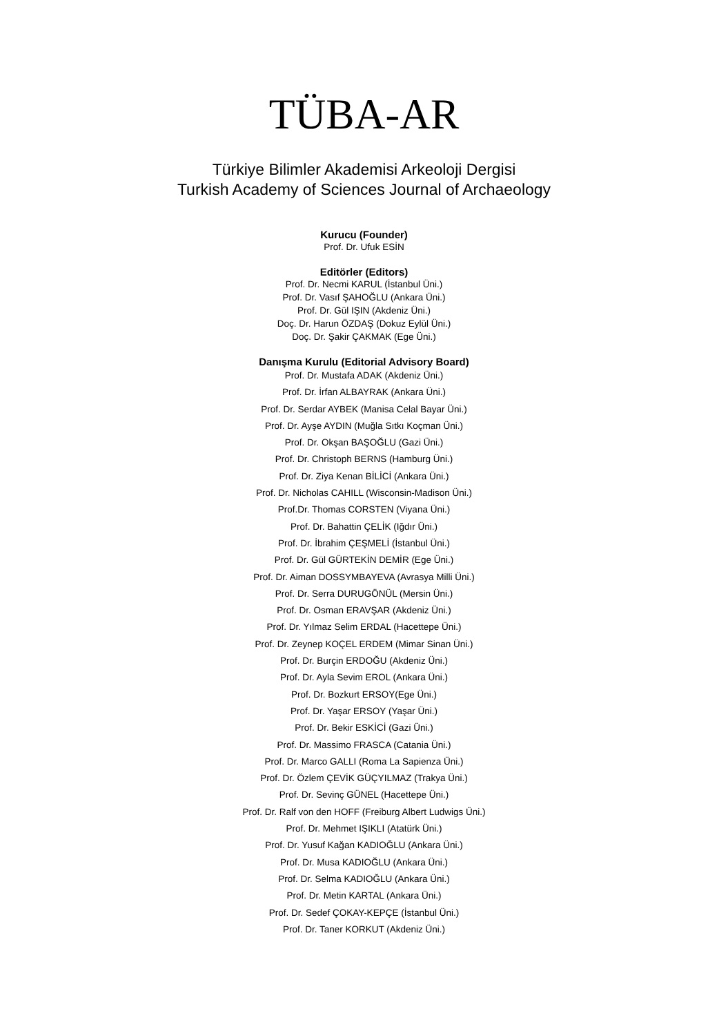TÜBA-AR
Türkiye Bilimler Akademisi Arkeoloji Dergisi
Turkish Academy of Sciences Journal of Archaeology
Kurucu (Founder)
Prof. Dr. Ufuk ESİN
Editörler (Editors)
Prof. Dr. Necmi KARUL (İstanbul Üni.)
Prof. Dr. Vasıf ŞAHOĞLU (Ankara Üni.)
Prof. Dr. Gül IŞIN (Akdeniz Üni.)
Doç. Dr. Harun ÖZDAŞ (Dokuz Eylül Üni.)
Doç. Dr. Şakir ÇAKMAK (Ege Üni.)
Danışma Kurulu (Editorial Advisory Board)
Prof. Dr. Mustafa ADAK (Akdeniz Üni.)
Prof. Dr. İrfan ALBAYRAK (Ankara Üni.)
Prof. Dr. Serdar AYBEK (Manisa Celal Bayar Üni.)
Prof. Dr. Ayşe AYDIN (Muğla Sıtkı Koçman Üni.)
Prof. Dr. Okşan BAŞOĞLU (Gazi Üni.)
Prof. Dr. Christoph BERNS (Hamburg Üni.)
Prof. Dr. Ziya Kenan BİLİCİ (Ankara Üni.)
Prof. Dr. Nicholas CAHILL (Wisconsin-Madison Üni.)
Prof.Dr. Thomas CORSTEN (Viyana Üni.)
Prof. Dr. Bahattin ÇELİK (Iğdır Üni.)
Prof. Dr. İbrahim ÇEŞMELİ (İstanbul Üni.)
Prof. Dr. Gül GÜRTEKİN DEMİR (Ege Üni.)
Prof. Dr. Aiman DOSSYMBAYEVA (Avrasya Milli Üni.)
Prof. Dr. Serra DURUGÖNÜL (Mersin Üni.)
Prof. Dr. Osman ERAVŞAR (Akdeniz Üni.)
Prof. Dr. Yılmaz Selim ERDAL (Hacettepe Üni.)
Prof. Dr. Zeynep KOÇEL ERDEM (Mimar Sinan Üni.)
Prof. Dr. Burçin ERDOĞU (Akdeniz Üni.)
Prof. Dr. Ayla Sevim EROL (Ankara Üni.)
Prof. Dr. Bozkurt ERSOY(Ege Üni.)
Prof. Dr. Yaşar ERSOY (Yaşar Üni.)
Prof. Dr. Bekir ESKİCİ (Gazi Üni.)
Prof. Dr. Massimo FRASCA (Catania Üni.)
Prof. Dr. Marco GALLI (Roma La Sapienza Üni.)
Prof. Dr. Özlem ÇEVİK GÜÇYILMAZ (Trakya Üni.)
Prof. Dr. Sevinç GÜNEL (Hacettepe Üni.)
Prof. Dr. Ralf von den HOFF (Freiburg Albert Ludwigs Üni.)
Prof. Dr. Mehmet IŞIKLI (Atatürk Üni.)
Prof. Dr. Yusuf Kağan KADIOĞLU (Ankara Üni.)
Prof. Dr. Musa KADIOĞLU (Ankara Üni.)
Prof. Dr. Selma KADIOĞLU (Ankara Üni.)
Prof. Dr. Metin KARTAL (Ankara Üni.)
Prof. Dr. Sedef ÇOKAY-KEPÇE (İstanbul Üni.)
Prof. Dr. Taner KORKUT (Akdeniz Üni.)